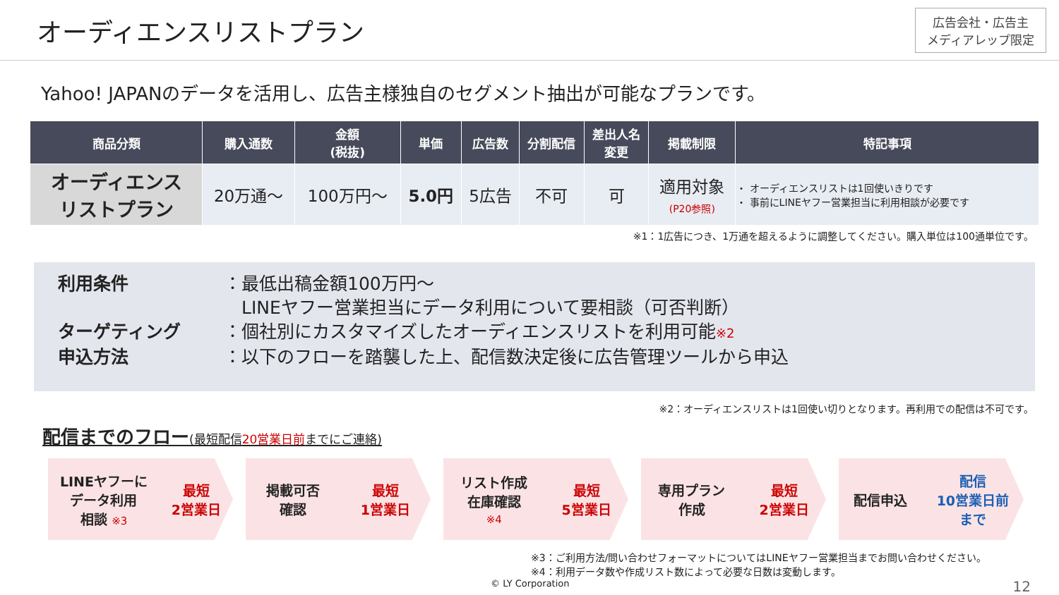オーディエンスリストプラン
広告会社・広告主
メディアレップ限定
Yahoo! JAPANのデータを活用し、広告主様独自のセグメント抽出が可能なプランです。
| 商品分類 | 購入通数 | 金額 (税抜) | 単価 | 広告数 | 分割配信 | 差出人名 変更 | 掲載制限 | 特記事項 |
| --- | --- | --- | --- | --- | --- | --- | --- | --- |
| オーディエンス リストプラン | 20万通～ | 100万円～ | 5.0円 | 5広告 | 不可 | 可 | 適用対象 (P20参照) | ・ オーディエンスリストは1回使いきりです ・ 事前にLINEヤフー営業担当に利用相談が必要です |
※1：1広告につき、1万通を超えるように調整してください。購入単位は100通単位です。
利用条件 ：最低出稿金額100万円～
　LINEヤフー営業担当にデータ利用について要相談（可否判断）
ターゲティング ：個社別にカスタマイズしたオーディエンスリストを利用可能※2
申込方法 ：以下のフローを踏襲した上、配信数決定後に広告管理ツールから申込
※2：オーディエンスリストは1回使い切りとなります。再利用での配信は不可です。
配信までのフロー(最短配信20営業日前までにご連絡)
LINEヤフーに
データ利用
相談 ※3 最短
2営業日
掲載可否
確認 最短
1営業日
リスト作成
在庫確認
※4 最短
5営業日
専用プラン
作成 最短
2営業日
配信申込 配信
10営業日前
まで
※3：ご利用方法/問い合わせフォーマットについてはLINEヤフー営業担当までお問い合わせください。
※4：利用データ数や作成リスト数によって必要な日数は変動します。
© LY Corporation 12